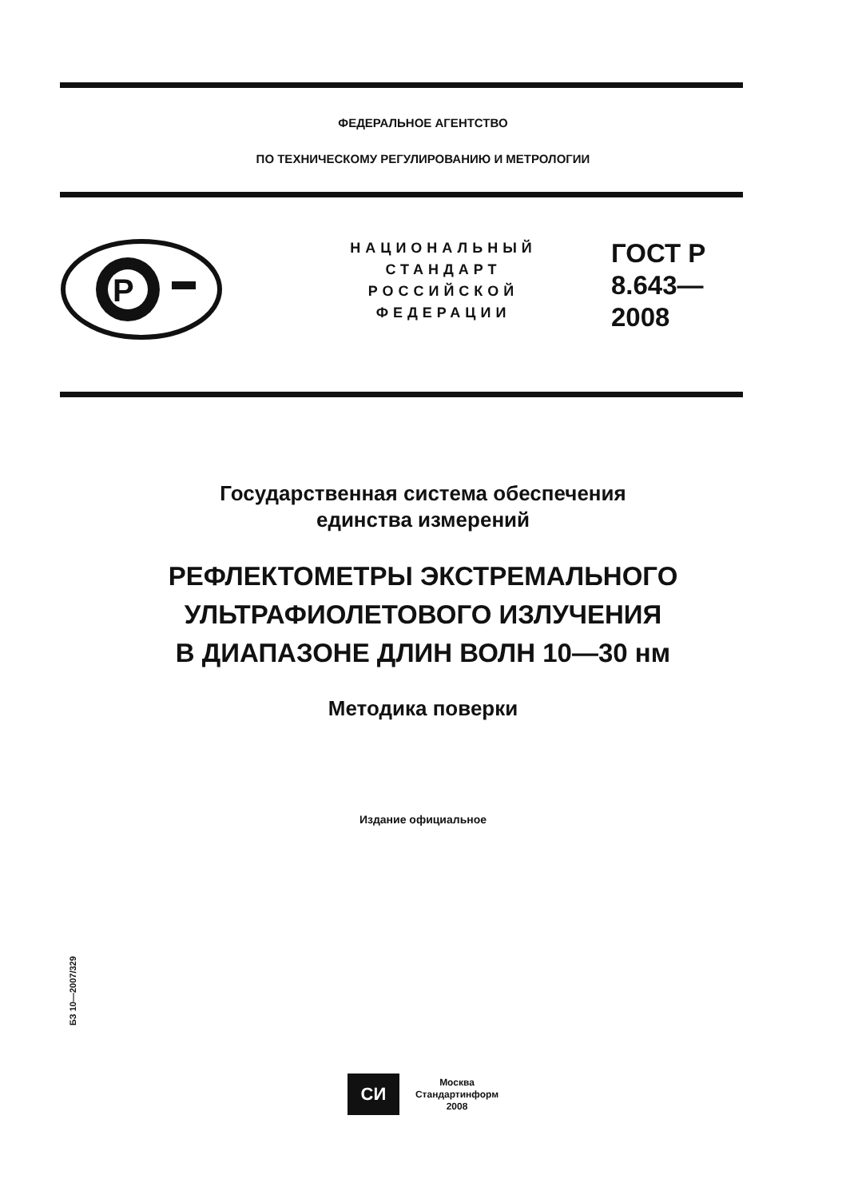ФЕДЕРАЛЬНОЕ АГЕНТСТВО
ПО ТЕХНИЧЕСКОМУ РЕГУЛИРОВАНИЮ И МЕТРОЛОГИИ
P
НАЦИОНАЛЬНЫЙ
СТАНДАРТ
РОССИЙСКОЙ
ФЕДЕРАЦИИ
ГОСТ Р
8.643—
2008
Государственная система обеспечения
единства измерений
РЕФЛЕКТОМЕТРЫ ЭКСТРЕМАЛЬНОГО
УЛЬТРАФИОЛЕТОВОГО ИЗЛУЧЕНИЯ
В ДИАПАЗОНЕ ДЛИН ВОЛН 10—30 нм
Методика поверки
Издание официальное
БЗ 10—2007/329
СИ
Москва
Стандартинформ
2008